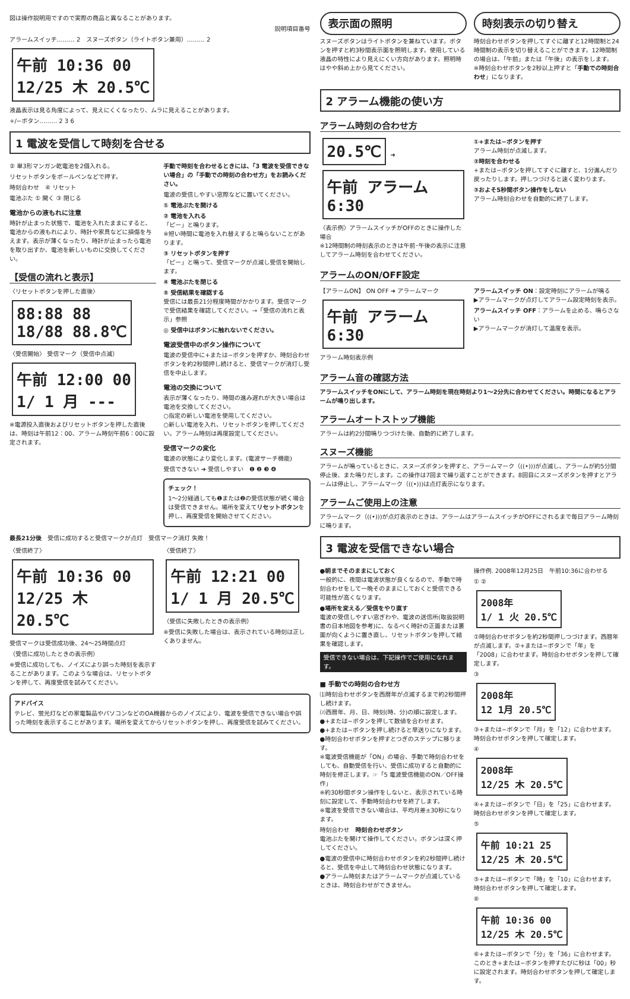図は操作説明用ですので実際の商品と異なることがあります。
説明項目番号
アラームスイッチ……… 2　スヌーズボタン（ライトボタン兼用）……… 2
午前 10:36 00
12/25 木 20.5℃
液晶表示は見る角度によって、見えにくくなったり、ムラに見えることがあります。
+/−ボタン……… 2 3 6
1 電波を受信して時刻を合せる
② 単3形マンガン乾電池を2個入れる。
リセットボタンをボールペンなどで押す。
時刻合わせ　④ リセット
電池ぶた ① 開く ③ 閉じる
電池からの液もれに注意
時計が止まった状態で、電池を入れたままにすると、電池からの液もれにより、時計や家具などに損傷を与えます。表示が薄くなったり、時計が止まったら電池を取り出すか、電池を新しいものに交換してください。
【受信の流れと表示】
〈リセットボタンを押した直後〉
88:88 88
18/88 88.8℃
〈受信開始〉 受信マーク（受信中点滅）
午前 12:00 00
1/ 1 月 ---
※電源投入直後およびリセットボタンを押した直後は、時刻は午前12：00、アラーム時刻午前6：00に設定されます。
手動で時刻を合わせるときには、「3 電波を受信できない場合」の「手動での時刻の合わせ方」をお読みください。
電波の受信しやすい窓際などに置いてください。
① 電池ぶたを開ける
② 電池を入れる
「ピー」と鳴ります。
※短い時間に電池を入れ替えすると鳴らないことがあります。
③ リセットボタンを押す
「ピー」と鳴って、受信マークが点滅し受信を開始します。
④ 電池ぶたを閉じる
⑤ 受信結果を確認する
受信には最長21分程度時間がかかります。受信マークで受信結果を確認してください。→「受信の流れと表示」参照
◎ 受信中はボタンに触れないでください。
電波受信中のボタン操作について
電波の受信中に+または−ボタンを押すか、時刻合わせボタンを約2秒間押し続けると、受信マークが消灯し受信を中止します。
電池の交換について
表示が薄くなったり、時間の進み遅れが大きい場合は電池を交換してください。
○指定の新しい電池を使用してください。
○新しい電池を入れ、リセットボタンを押してください。アラーム時刻は再度設定してください。
受信マークの変化
電波の状態により変化します。(電波サーチ機能)
受信できない ➜ 受信しやすい　❶ ❷ ❸ ❹
チェック！
1〜2分経過しても❶または❷の受信状態が続く場合は受信できません。場所を変えてリセットボタンを押し、再度受信を開始させてください。
最長21分後　受信に成功すると受信マークが点灯　受信マーク消灯 失敗！
〈受信終了〉
午前 10:36 00
12/25 木 20.5℃
受信マークは受信成功後、24〜25時間点灯
（受信に成功したときの表示例）
※受信に成功しても、ノイズにより誤った時刻を表示することがあります。このような場合は、リセットボタンを押して、再度受信を試みてください。
〈受信終了〉
午前 12:21 00
1/ 1 月 20.5℃
（受信に失敗したときの表示例）
※受信に失敗した場合は、表示されている時刻は正しくありません。
アドバイス
テレビ、蛍光灯などの家電製品やパソコンなどのOA機器からのノイズにより、電波を受信できない場合や誤った時刻を表示することがあります。場所を変えてからリセットボタンを押し、再度受信を試みてください。
表示面の照明
スヌーズボタンはライトボタンを兼ねています。ボタンを押すと約3秒間表示面を照明します。使用している液晶の特性により見えにくい方向があります。照明時はやや斜め上から見てください。
時刻表示の切り替え
時刻合わせボタンを押してすぐに離すと12時間制と24時間制の表示を切り替えることができます。12時間制の場合は、「午前」または「午後」の表示をします。
※時刻合わせボタンを2秒以上押すと「手動での時刻合わせ」になります。
2 アラーム機能の使い方
アラーム時刻の合わせ方
20.5℃
➜
午前 アラーム 6:30
〈表示例〉アラームスイッチがOFFのときに操作した場合
※12時間制の時刻表示のときは午前･午後の表示に注意してアラーム時刻を合わせてください。
①+または−ボタンを押す
アラーム時刻が点滅します。
②時刻を合わせる
+または−ボタンを押してすぐに離すと、1分進んだり戻ったりします。押しつづけると速く変わります。
③およそ5秒間ボタン操作をしない
アラーム時刻合わせを自動的に終了します。
アラームのON/OFF設定
【アラームON】 ON OFF ➜ アラームマーク
午前 アラーム 6:30
アラーム時刻表示例
アラームスイッチ ON：設定時刻にアラームが鳴る
▶アラームマークが点灯してアラーム設定時刻を表示。
アラームスイッチ OFF：アラームを止める、鳴らさない
▶アラームマークが消灯して温度を表示。
アラーム音の確認方法
アラームスイッチをONにして、アラーム時刻を現在時刻より1〜2分先に合わせてください。時間になるとアラームが鳴り出します。
アラームオートストップ機能
アラームは約2分間鳴りつづけた後、自動的に終了します。
スヌーズ機能
アラームが鳴っているときに、スヌーズボタンを押すと、アラームマーク（((•)))が点滅し、アラームが約5分間停止後、また鳴りだします。この操作は7回まで繰り返すことができます。8回目にスヌーズボタンを押すとアラームは停止し、アラームマーク（((•)))は点灯表示になります。
アラームご使用上の注意
アラームマーク（((•)))が点灯表示のときは、アラームはアラームスイッチがOFFにされるまで毎日アラーム時刻に鳴ります。
3 電波を受信できない場合
●朝までそのままにしておく
一般的に、夜間は電波状態が良くなるので、手動で時刻合わせをして一晩そのままにしておくと受信できる可能性が高くなります。
●場所を変える／受信をやり直す
電波の受信しやすい窓ぎわや、電波の送信所(取扱説明書の日本地図を参考)に、なるべく時計の正面または裏面が向くように置き直し、リセットボタンを押して結果を確認します。
受信できない場合は、下記操作でご使用になれます。
■ 手動での時刻の合わせ方
⑴時刻合わせボタンを西暦年が点滅するまで約2秒間押し続けます。
⑵西暦年、月、日、時刻(時、分)の順に設定します。
●+または−ボタンを押して数値を合わせます。
●+または−ボタンを押し続けると早送りになります。
●時刻合わせボタンを押すとつぎのステップに移ります。
※電波受信機能が「ON」の場合、手動で時刻合わせをしても、自動受信を行い、受信に成功すると自動的に時刻を修正します。☞「5 電波受信機能のON／OFF操作」
※約30秒間ボタン操作をしないと、表示されている時刻に設定して、手動時刻合わせを終了します。
※電波を受信できない場合は、平均月差±30秒になります。
時刻合わせ　時刻合わせボタン
電池ぶたを開けて操作してください。ボタンは深く押してください。
●電波の受信中に時刻合わせボタンを約2秒間押し続けると、受信を中止して時刻合わせ状態になります。
●アラーム時刻またはアラームマークが点滅しているときは、時刻合わせができません。
操作例. 2008年12月25日　午前10:36に合わせる
① ②
2008年
1/ 1 火 20.5℃
①時刻合わせボタンを約2秒間押しつづけます。西暦年が点滅します。②+または−ボタンで「年」を「2008」に合わせます。時刻合わせボタンを押して確定します。
③
2008年
12 1月 20.5℃
③+または−ボタンで「月」を「12」に合わせます。時刻合わせボタンを押して確定します。
④
2008年
12/25 木 20.5℃
④+または−ボタンで「日」を「25」に合わせます。時刻合わせボタンを押して確定します。
⑤
午前 10:21 25
12/25 木 20.5℃
⑤+または−ボタンで「時」を「10」に合わせます。時刻合わせボタンを押して確定します。
⑥
午前 10:36 00
12/25 木 20.5℃
⑥+または−ボタンで「分」を「36」に合わせます。このとき+または−ボタンを押すたびに秒は「00」秒に設定されます。時刻合わせボタンを押して確定します。